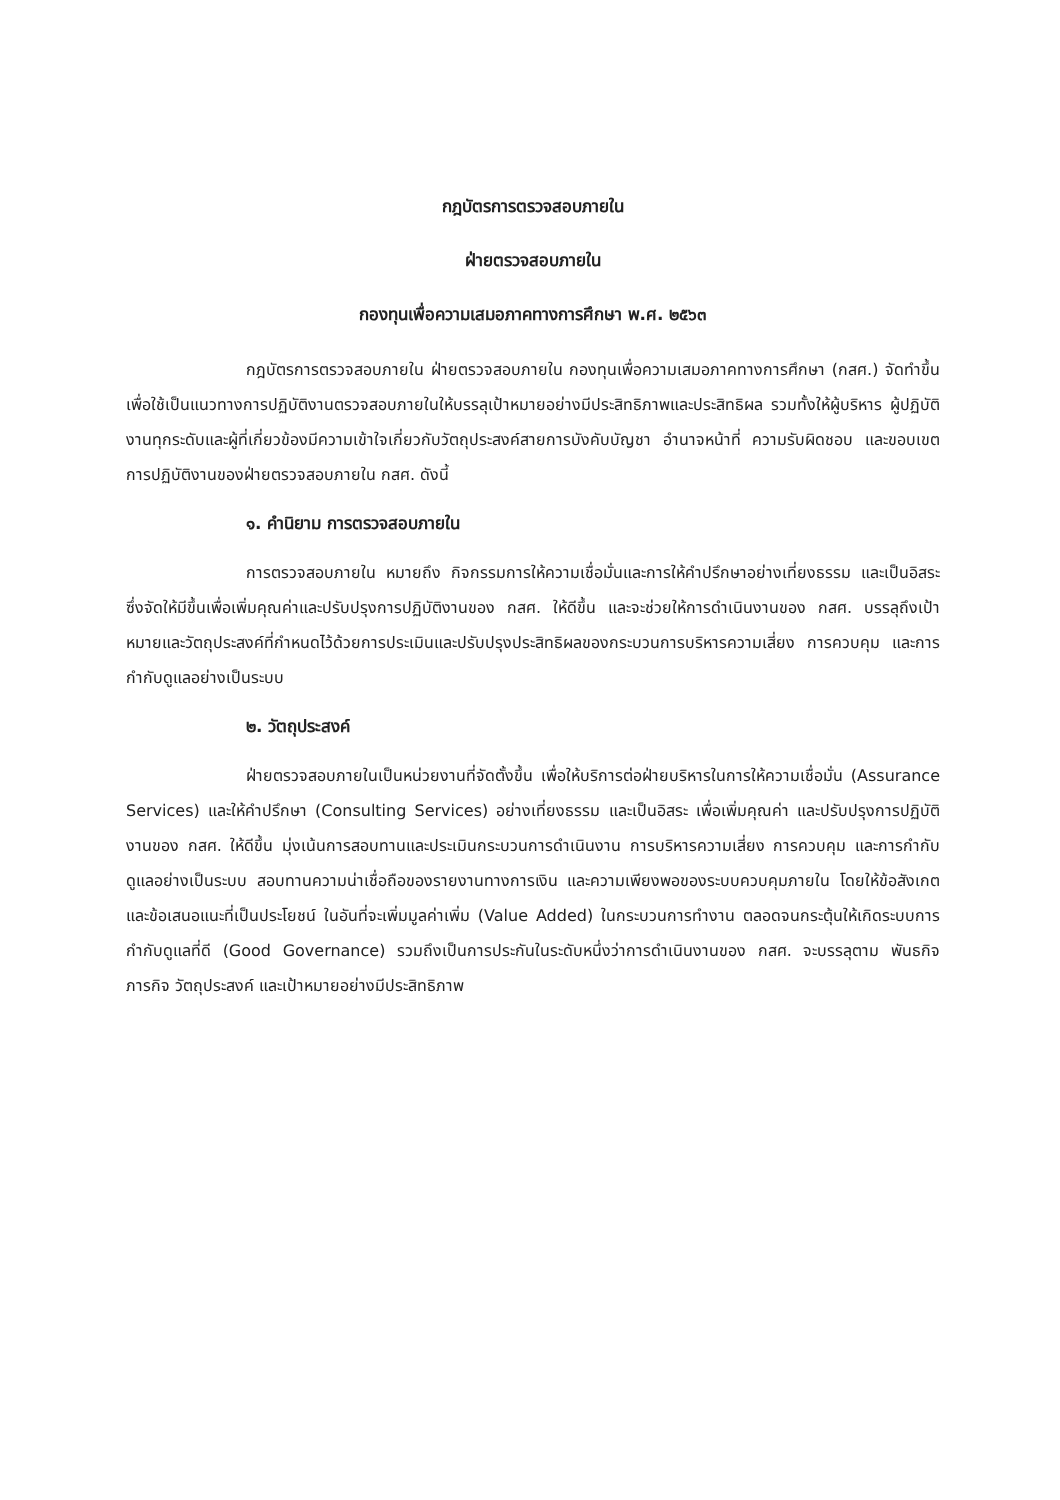กฎบัตรการตรวจสอบภายใน
ฝ่ายตรวจสอบภายใน
กองทุนเพื่อความเสมอภาคทางการศึกษา พ.ศ. ๒๕๖๓
กฎบัตรการตรวจสอบภายใน ฝ่ายตรวจสอบภายใน กองทุนเพื่อความเสมอภาคทางการศึกษา (กสศ.) จัดทำขึ้นเพื่อใช้เป็นแนวทางการปฏิบัติงานตรวจสอบภายในให้บรรลุเป้าหมายอย่างมีประสิทธิภาพและประสิทธิผล รวมทั้งให้ผู้บริหาร ผู้ปฏิบัติงานทุกระดับและผู้ที่เกี่ยวข้องมีความเข้าใจเกี่ยวกับวัตถุประสงค์สายการบังคับบัญชา อำนาจหน้าที่ ความรับผิดชอบ และขอบเขตการปฏิบัติงานของฝ่ายตรวจสอบภายใน กสศ. ดังนี้
๑. คำนิยาม การตรวจสอบภายใน
การตรวจสอบภายใน หมายถึง กิจกรรมการให้ความเชื่อมั่นและการให้คำปรึกษาอย่างเที่ยงธรรม และเป็นอิสระ ซึ่งจัดให้มีขึ้นเพื่อเพิ่มคุณค่าและปรับปรุงการปฏิบัติงานของ กสศ. ให้ดีขึ้น และจะช่วยให้การดำเนินงานของ กสศ. บรรลุถึงเป้าหมายและวัตถุประสงค์ที่กำหนดไว้ด้วยการประเมินและปรับปรุงประสิทธิผลของกระบวนการบริหารความเสี่ยง การควบคุม และการกำกับดูแลอย่างเป็นระบบ
๒. วัตถุประสงค์
ฝ่ายตรวจสอบภายในเป็นหน่วยงานที่จัดตั้งขึ้น เพื่อให้บริการต่อฝ่ายบริหารในการให้ความเชื่อมั่น (Assurance Services) และให้คำปรึกษา (Consulting Services) อย่างเที่ยงธรรม และเป็นอิสระ เพื่อเพิ่มคุณค่า และปรับปรุงการปฏิบัติงานของ กสศ. ให้ดีขึ้น มุ่งเน้นการสอบทานและประเมินกระบวนการดำเนินงาน การบริหารความเสี่ยง การควบคุม และการกำกับดูแลอย่างเป็นระบบ สอบทานความน่าเชื่อถือของรายงานทางการเงิน และความเพียงพอของระบบควบคุมภายใน โดยให้ข้อสังเกตและข้อเสนอแนะที่เป็นประโยชน์ ในอันที่จะเพิ่มมูลค่าเพิ่ม (Value Added) ในกระบวนการทำงาน ตลอดจนกระตุ้นให้เกิดระบบการกำกับดูแลที่ดี (Good Governance) รวมถึงเป็นการประกันในระดับหนึ่งว่าการดำเนินงานของ กสศ. จะบรรลุตาม พันธกิจ ภารกิจ วัตถุประสงค์ และเป้าหมายอย่างมีประสิทธิภาพ